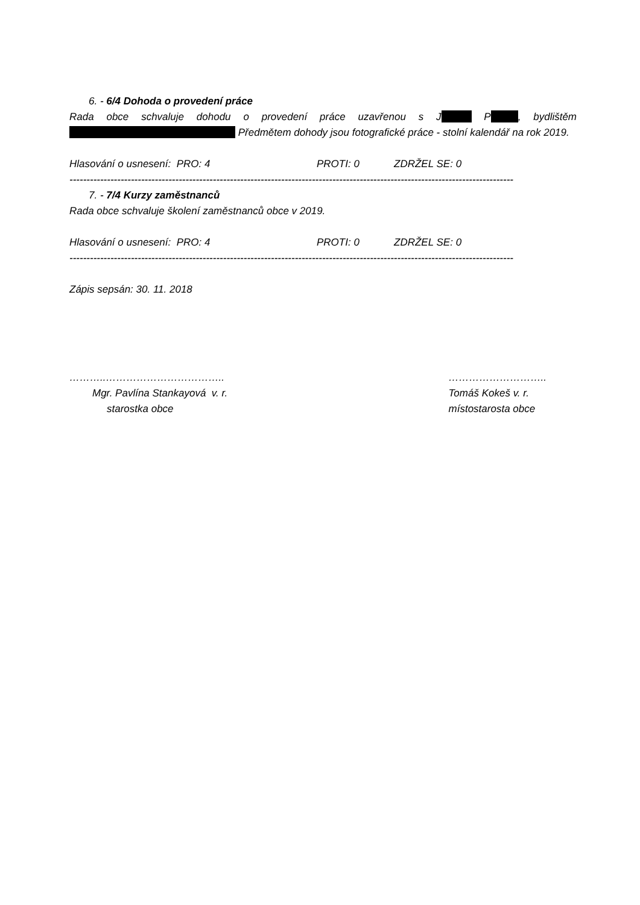6. - 6/4 Dohoda o provedení práce
Rada obce schvaluje dohodu o provedení práce uzavřenou s J P , bydlištěm Předmětem dohody jsou fotografické práce - stolní kalendář na rok 2019.
Hlasování o usnesení: PRO: 4 PROTI: 0 ZDRŽEL SE: 0
----------------------------------------------------------------------------------------------------------------------------------
7. - 7/4 Kurzy zaměstnanců
Rada obce schvaluje školení zaměstnanců obce v 2019.
Hlasování o usnesení: PRO: 4 PROTI: 0 ZDRŽEL SE: 0
----------------------------------------------------------------------------------------------------------------------------------
Zápis sepsán: 30. 11. 2018
………..……………………………..
Mgr. Pavlína Stankayová v. r.
starostka obce
………………………..
Tomáš Kokeš v. r.
místostarosta obce